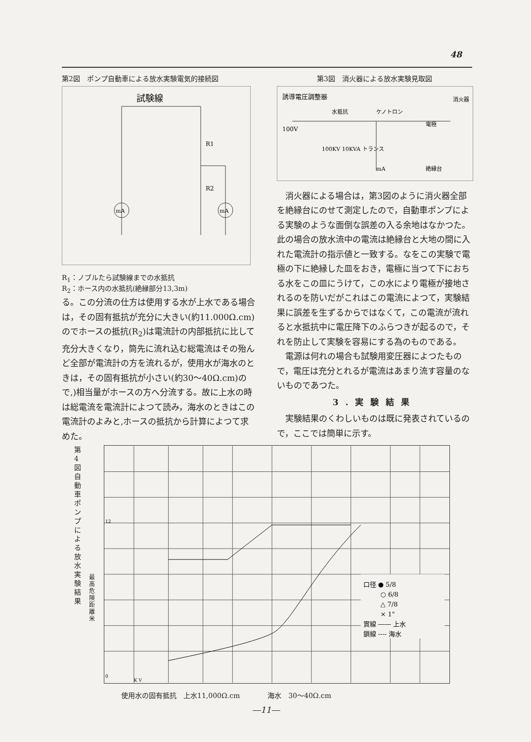48
第2図　ポンプ自動車による放水実験電気的接続図
試験線
mA
mA
R1
R2
R<sub>1</sub>：ノブルたら試験線までの水抵抗
R<sub>2</sub>：ホース内の水抵抗(絶縁部分13,3m)
る。この分流の仕方は使用する水が上水である場合は，その固有抵抗が充分に大きい(約11.000Ω.cm)のでホースの抵抗(R<sub>2</sub>)は電流計の内部抵抗に比して充分大きくなり，筒先に流れ込む総電流はその殆んど全部が電流計の方を流れるが，使用水が海水のときは，その固有抵抗が小さい(約30～40Ω.cm)ので,)相当量がホースの方へ分流する。故に上水の時は総電流を電流計によつて読み，海水のときはこの電流計のよみと,ホースの抵抗から計算によつて求めた。
第3図　消火器による放水実験見取図
誘導電圧調整器
水抵抗
ケノトロン
100V
100KV 10KVA トランス
電極
消火器
絶縁台
mA
消火器による場合は，第3図のように消火器全部を絶縁台にのせて測定したので，自動車ポンプによる実験のような面倒な誤差の入る余地はなかつた。此の場合の放水流中の電流は絶縁台と大地の間に入れた電流計の指示値と一致する。なをこの実験で電極の下に絶縁した皿をおき，電極に当つて下におちる水をこの皿にうけて，この水により電極が接地されるのを防いだがこれはこの電流によつて，実験結果に誤差を生ずるからではなくて，この電流が流れると水抵抗中に電圧降下のふらつきが起るので，それを防止して実験を容易にする為のものである。
電源は何れの場合も試験用変圧器によつたもので，電圧は充分とれるが電流はあまり流す容量のないものであつた。
3.実験結果
実験結果のくわしいものは既に発表されているので，ここでは簡単に示す。
第 4 図 自動車ポンプによる放水実験結果
最高危険距離米
口径 ● 5/8
○ 6/8
△ 7/8
× 1"
實線 ―― 上水
鎖線 ---- 海水
0
12
K V
使用水の固有抵抗　上水11,000Ω.cm　　　　海水　30～40Ω.cm
―11―